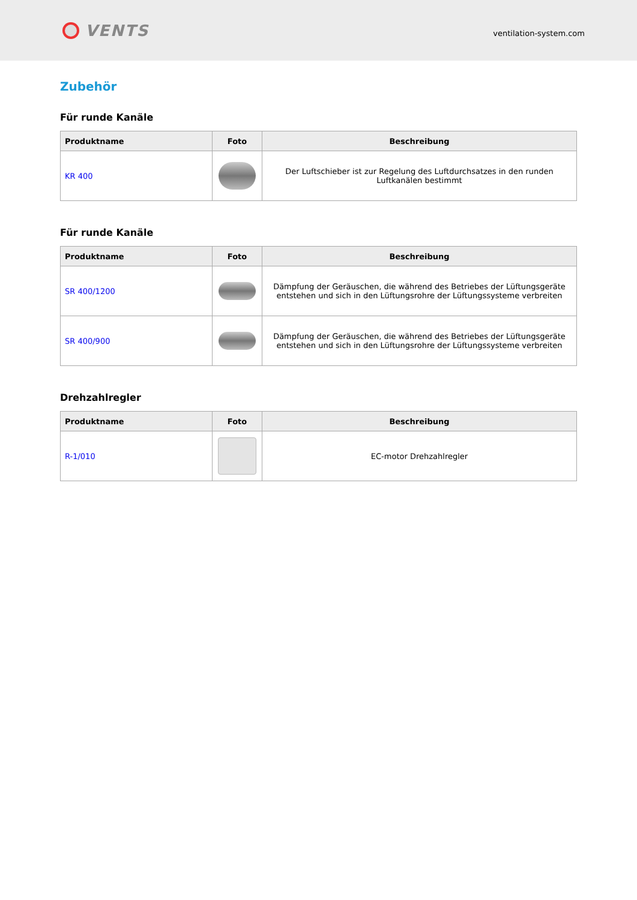VENTS
ventilation-system.com
Zubehör
Für runde Kanäle
| Produktname | Foto | Beschreibung |
| --- | --- | --- |
| KR 400 | | Der Luftschieber ist zur Regelung des Luftdurchsatzes in den runden Luftkanälen bestimmt |
Für runde Kanäle
| Produktname | Foto | Beschreibung |
| --- | --- | --- |
| SR 400/1200 | | Dämpfung der Geräuschen, die während des Betriebes der Lüftungsgeräte entstehen und sich in den Lüftungsrohre der Lüftungssysteme verbreiten |
| SR 400/900 | | Dämpfung der Geräuschen, die während des Betriebes der Lüftungsgeräte entstehen und sich in den Lüftungsrohre der Lüftungssysteme verbreiten |
Drehzahlregler
| Produktname | Foto | Beschreibung |
| --- | --- | --- |
| R-1/010 | | EC-motor Drehzahlregler |